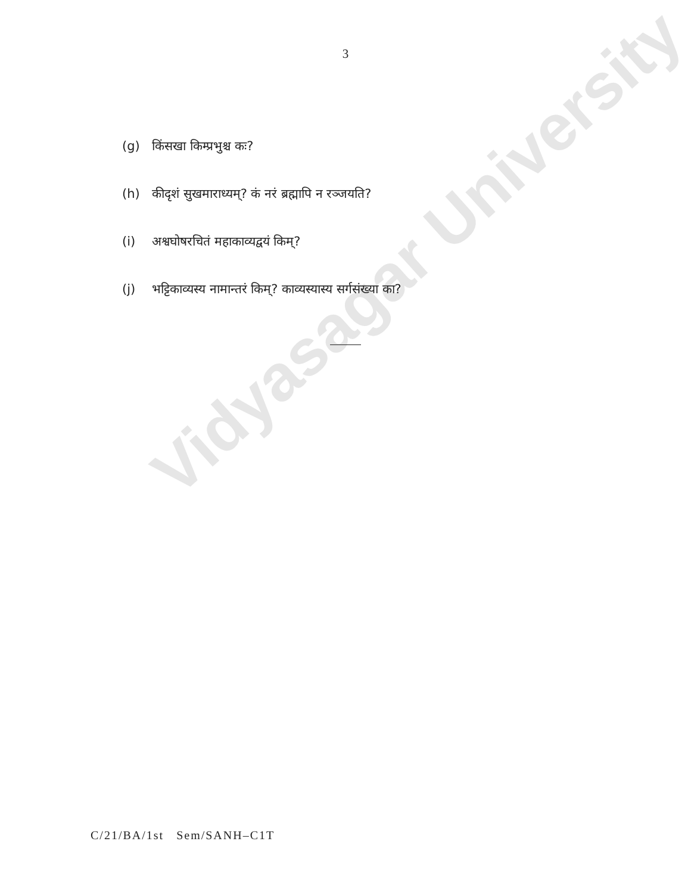Vidyasagar University
3
(g) किंसखा किम्प्रभुश्च कः?
(h) कीदृशं सुखमाराध्यम्? कं नरं ब्रह्मापि न रञ्जयति?
(i) अश्वघोषरचितं महाकाव्यद्वयं किम्?
(j) भट्टिकाव्यस्य नामान्तरं किम्? काव्यस्यास्य सर्गसंख्या का?
C/21/BA/1st Sem/SANH–C1T